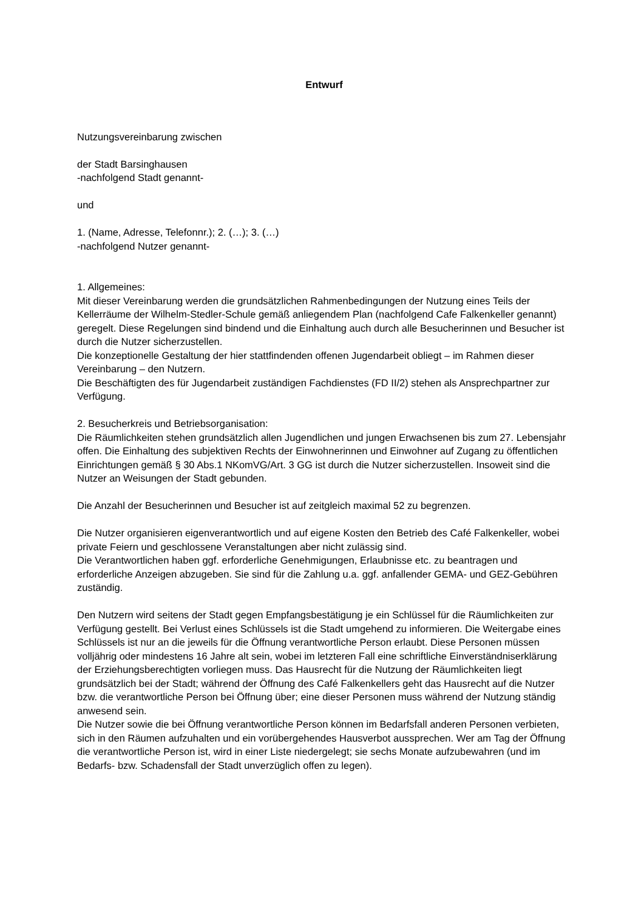Entwurf
Nutzungsvereinbarung zwischen
der Stadt Barsinghausen
-nachfolgend Stadt genannt-
und
1. (Name, Adresse, Telefonnr.); 2. (…); 3. (…)
-nachfolgend Nutzer genannt-
1. Allgemeines:
Mit dieser Vereinbarung werden die grundsätzlichen Rahmenbedingungen der Nutzung eines Teils der Kellerräume der Wilhelm-Stedler-Schule gemäß anliegendem Plan (nachfolgend Cafe Falkenkeller genannt) geregelt. Diese Regelungen sind bindend und die Einhaltung auch durch alle Besucherinnen und Besucher ist durch die Nutzer sicherzustellen.
Die konzeptionelle Gestaltung der hier stattfindenden offenen Jugendarbeit obliegt – im Rahmen dieser Vereinbarung – den Nutzern.
Die Beschäftigten des für Jugendarbeit zuständigen Fachdienstes (FD II/2) stehen als Ansprechpartner zur Verfügung.
2. Besucherkreis und Betriebsorganisation:
Die Räumlichkeiten stehen grundsätzlich allen Jugendlichen und jungen Erwachsenen bis zum 27. Lebensjahr offen. Die Einhaltung des subjektiven Rechts der Einwohnerinnen und Einwohner auf Zugang zu öffentlichen Einrichtungen gemäß § 30 Abs.1 NKomVG/Art. 3 GG ist durch die Nutzer sicherzustellen. Insoweit sind die Nutzer an Weisungen der Stadt gebunden.
Die Anzahl der Besucherinnen und Besucher ist auf zeitgleich maximal 52 zu begrenzen.
Die Nutzer organisieren eigenverantwortlich und auf eigene Kosten den Betrieb des Café Falkenkeller, wobei private Feiern und geschlossene Veranstaltungen aber nicht zulässig sind.
Die Verantwortlichen haben ggf. erforderliche Genehmigungen, Erlaubnisse etc. zu beantragen und erforderliche Anzeigen abzugeben. Sie sind für die Zahlung u.a. ggf. anfallender GEMA- und GEZ-Gebühren zuständig.
Den Nutzern wird seitens der Stadt gegen Empfangsbestätigung je ein Schlüssel für die Räumlichkeiten zur Verfügung gestellt. Bei Verlust eines Schlüssels ist die Stadt umgehend zu informieren. Die Weitergabe eines Schlüssels ist nur an die jeweils für die Öffnung verantwortliche Person erlaubt. Diese Personen müssen volljährig oder mindestens 16 Jahre alt sein, wobei im letzteren Fall eine schriftliche Einverständniserklärung der Erziehungsberechtigten vorliegen muss. Das Hausrecht für die Nutzung der Räumlichkeiten liegt grundsätzlich bei der Stadt; während der Öffnung des Café Falkenkellers geht das Hausrecht auf die Nutzer bzw. die verantwortliche Person bei Öffnung über; eine dieser Personen muss während der Nutzung ständig anwesend sein.
Die Nutzer sowie die bei Öffnung verantwortliche Person können im Bedarfsfall anderen Personen verbieten, sich in den Räumen aufzuhalten und ein vorübergehendes Hausverbot aussprechen. Wer am Tag der Öffnung die verantwortliche Person ist, wird in einer Liste niedergelegt; sie sechs Monate aufzubewahren (und im Bedarfs- bzw. Schadensfall der Stadt unverzüglich offen zu legen).